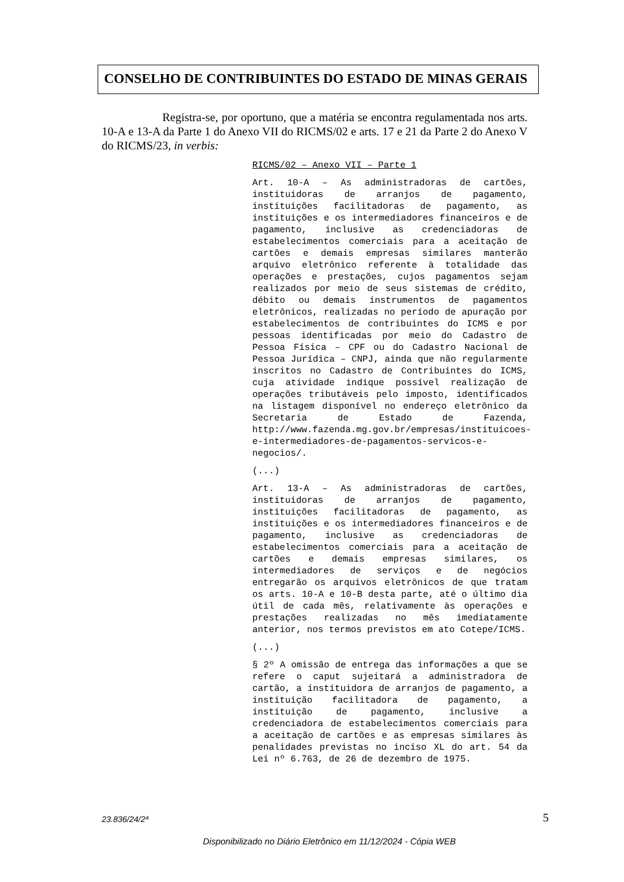CONSELHO DE CONTRIBUINTES DO ESTADO DE MINAS GERAIS
Registra-se, por oportuno, que a matéria se encontra regulamentada nos arts. 10-A e 13-A da Parte 1 do Anexo VII do RICMS/02 e arts. 17 e 21 da Parte 2 do Anexo V do RICMS/23, in verbis:
RICMS/02 – Anexo VII – Parte 1
Art. 10-A – As administradoras de cartões, instituidoras de arranjos de pagamento, instituições facilitadoras de pagamento, as instituições e os intermediadores financeiros e de pagamento, inclusive as credenciadoras de estabelecimentos comerciais para a aceitação de cartões e demais empresas similares manterão arquivo eletrônico referente à totalidade das operações e prestações, cujos pagamentos sejam realizados por meio de seus sistemas de crédito, débito ou demais instrumentos de pagamentos eletrônicos, realizadas no período de apuração por estabelecimentos de contribuintes do ICMS e por pessoas identificadas por meio do Cadastro de Pessoa Física – CPF ou do Cadastro Nacional de Pessoa Jurídica – CNPJ, ainda que não regularmente inscritos no Cadastro de Contribuintes do ICMS, cuja atividade indique possível realização de operações tributáveis pelo imposto, identificados na listagem disponível no endereço eletrônico da Secretaria de Estado de Fazenda, http://www.fazenda.mg.gov.br/empresas/instituicoes-e-intermediadores-de-pagamentos-servicos-e-negocios/.
(...)
Art. 13-A – As administradoras de cartões, instituidoras de arranjos de pagamento, instituições facilitadoras de pagamento, as instituições e os intermediadores financeiros e de pagamento, inclusive as credenciadoras de estabelecimentos comerciais para a aceitação de cartões e demais empresas similares, os intermediadores de serviços e de negócios entregarão os arquivos eletrônicos de que tratam os arts. 10-A e 10-B desta parte, até o último dia útil de cada mês, relativamente às operações e prestações realizadas no mês imediatamente anterior, nos termos previstos em ato Cotepe/ICMS.
(...)
§ 2º A omissão de entrega das informações a que se refere o caput sujeitará a administradora de cartão, a instituidora de arranjos de pagamento, a instituição facilitadora de pagamento, a instituição de pagamento, inclusive a credenciadora de estabelecimentos comerciais para a aceitação de cartões e as empresas similares às penalidades previstas no inciso XL do art. 54 da Lei nº 6.763, de 26 de dezembro de 1975.
23.836/24/2ª 5
Disponibilizado no Diário Eletrônico em 11/12/2024 - Cópia WEB